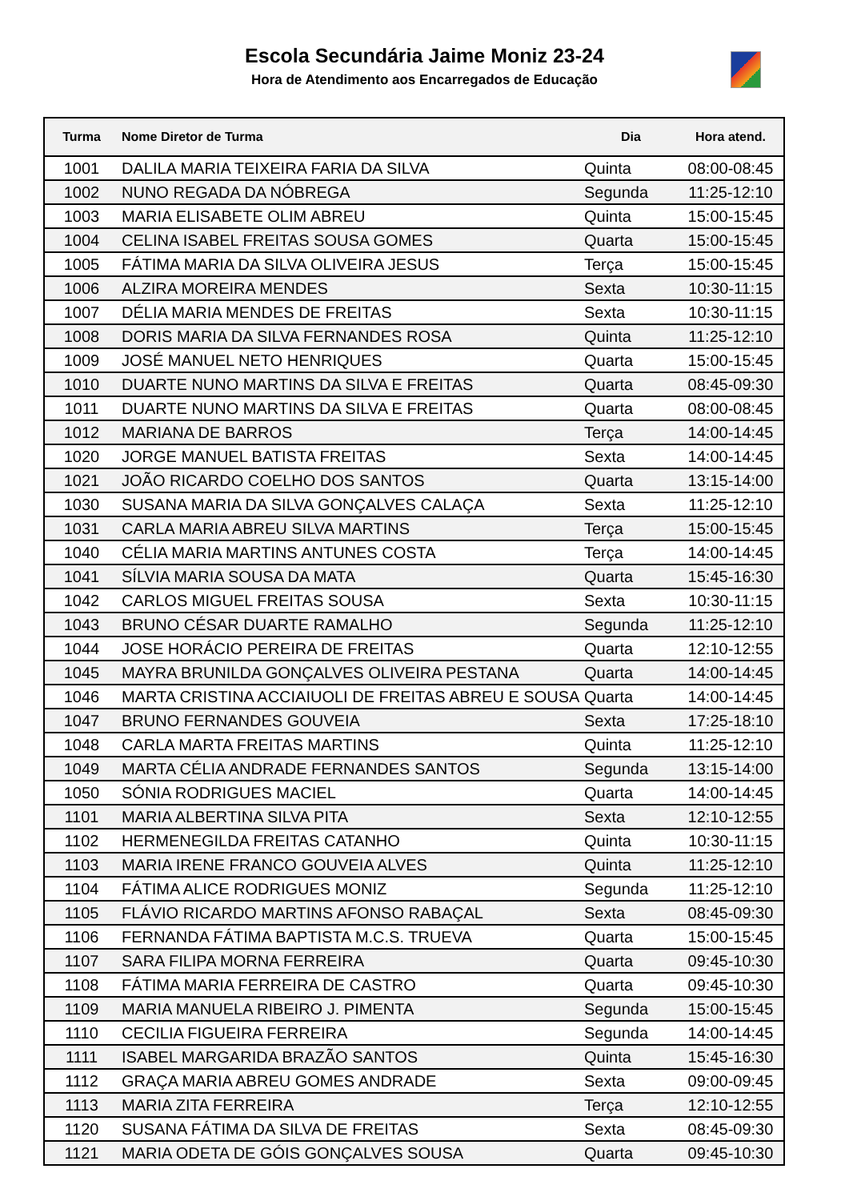Escola Secundária Jaime Moniz 23-24
Hora de Atendimento aos Encarregados de Educação
| Turma | Nome Diretor de Turma | Dia | Hora atend. |
| --- | --- | --- | --- |
| 1001 | DALILA MARIA TEIXEIRA FARIA DA SILVA | Quinta | 08:00-08:45 |
| 1002 | NUNO REGADA DA NÓBREGA | Segunda | 11:25-12:10 |
| 1003 | MARIA ELISABETE OLIM ABREU | Quinta | 15:00-15:45 |
| 1004 | CELINA ISABEL FREITAS SOUSA GOMES | Quarta | 15:00-15:45 |
| 1005 | FÁTIMA MARIA DA SILVA OLIVEIRA JESUS | Terça | 15:00-15:45 |
| 1006 | ALZIRA MOREIRA MENDES | Sexta | 10:30-11:15 |
| 1007 | DÉLIA MARIA MENDES DE FREITAS | Sexta | 10:30-11:15 |
| 1008 | DORIS MARIA DA SILVA FERNANDES ROSA | Quinta | 11:25-12:10 |
| 1009 | JOSÉ MANUEL NETO HENRIQUES | Quarta | 15:00-15:45 |
| 1010 | DUARTE NUNO MARTINS DA SILVA E FREITAS | Quarta | 08:45-09:30 |
| 1011 | DUARTE NUNO MARTINS DA SILVA E FREITAS | Quarta | 08:00-08:45 |
| 1012 | MARIANA DE BARROS | Terça | 14:00-14:45 |
| 1020 | JORGE MANUEL BATISTA FREITAS | Sexta | 14:00-14:45 |
| 1021 | JOÃO RICARDO COELHO DOS SANTOS | Quarta | 13:15-14:00 |
| 1030 | SUSANA MARIA DA SILVA GONÇALVES CALAÇA | Sexta | 11:25-12:10 |
| 1031 | CARLA MARIA ABREU SILVA MARTINS | Terça | 15:00-15:45 |
| 1040 | CÉLIA MARIA MARTINS ANTUNES COSTA | Terça | 14:00-14:45 |
| 1041 | SÍLVIA MARIA SOUSA DA MATA | Quarta | 15:45-16:30 |
| 1042 | CARLOS MIGUEL FREITAS SOUSA | Sexta | 10:30-11:15 |
| 1043 | BRUNO CÉSAR DUARTE RAMALHO | Segunda | 11:25-12:10 |
| 1044 | JOSE HORÁCIO PEREIRA DE FREITAS | Quarta | 12:10-12:55 |
| 1045 | MAYRA BRUNILDA GONÇALVES OLIVEIRA PESTANA | Quarta | 14:00-14:45 |
| 1046 | MARTA CRISTINA ACCIAIUOLI DE FREITAS ABREU E SOUSA | Quarta | 14:00-14:45 |
| 1047 | BRUNO FERNANDES GOUVEIA | Sexta | 17:25-18:10 |
| 1048 | CARLA MARTA FREITAS MARTINS | Quinta | 11:25-12:10 |
| 1049 | MARTA CÉLIA ANDRADE FERNANDES SANTOS | Segunda | 13:15-14:00 |
| 1050 | SÓNIA RODRIGUES MACIEL | Quarta | 14:00-14:45 |
| 1101 | MARIA ALBERTINA SILVA PITA | Sexta | 12:10-12:55 |
| 1102 | HERMENEGILDA FREITAS CATANHO | Quinta | 10:30-11:15 |
| 1103 | MARIA IRENE FRANCO GOUVEIA ALVES | Quinta | 11:25-12:10 |
| 1104 | FÁTIMA ALICE RODRIGUES MONIZ | Segunda | 11:25-12:10 |
| 1105 | FLÁVIO RICARDO MARTINS AFONSO RABAÇAL | Sexta | 08:45-09:30 |
| 1106 | FERNANDA FÁTIMA BAPTISTA M.C.S. TRUEVA | Quarta | 15:00-15:45 |
| 1107 | SARA FILIPA MORNA FERREIRA | Quarta | 09:45-10:30 |
| 1108 | FÁTIMA MARIA FERREIRA DE CASTRO | Quarta | 09:45-10:30 |
| 1109 | MARIA MANUELA RIBEIRO J. PIMENTA | Segunda | 15:00-15:45 |
| 1110 | CECILIA FIGUEIRA FERREIRA | Segunda | 14:00-14:45 |
| 1111 | ISABEL MARGARIDA BRAZÃO SANTOS | Quinta | 15:45-16:30 |
| 1112 | GRAÇA MARIA ABREU GOMES ANDRADE | Sexta | 09:00-09:45 |
| 1113 | MARIA ZITA FERREIRA | Terça | 12:10-12:55 |
| 1120 | SUSANA FÁTIMA DA SILVA DE FREITAS | Sexta | 08:45-09:30 |
| 1121 | MARIA ODETA DE GÓIS GONÇALVES SOUSA | Quarta | 09:45-10:30 |